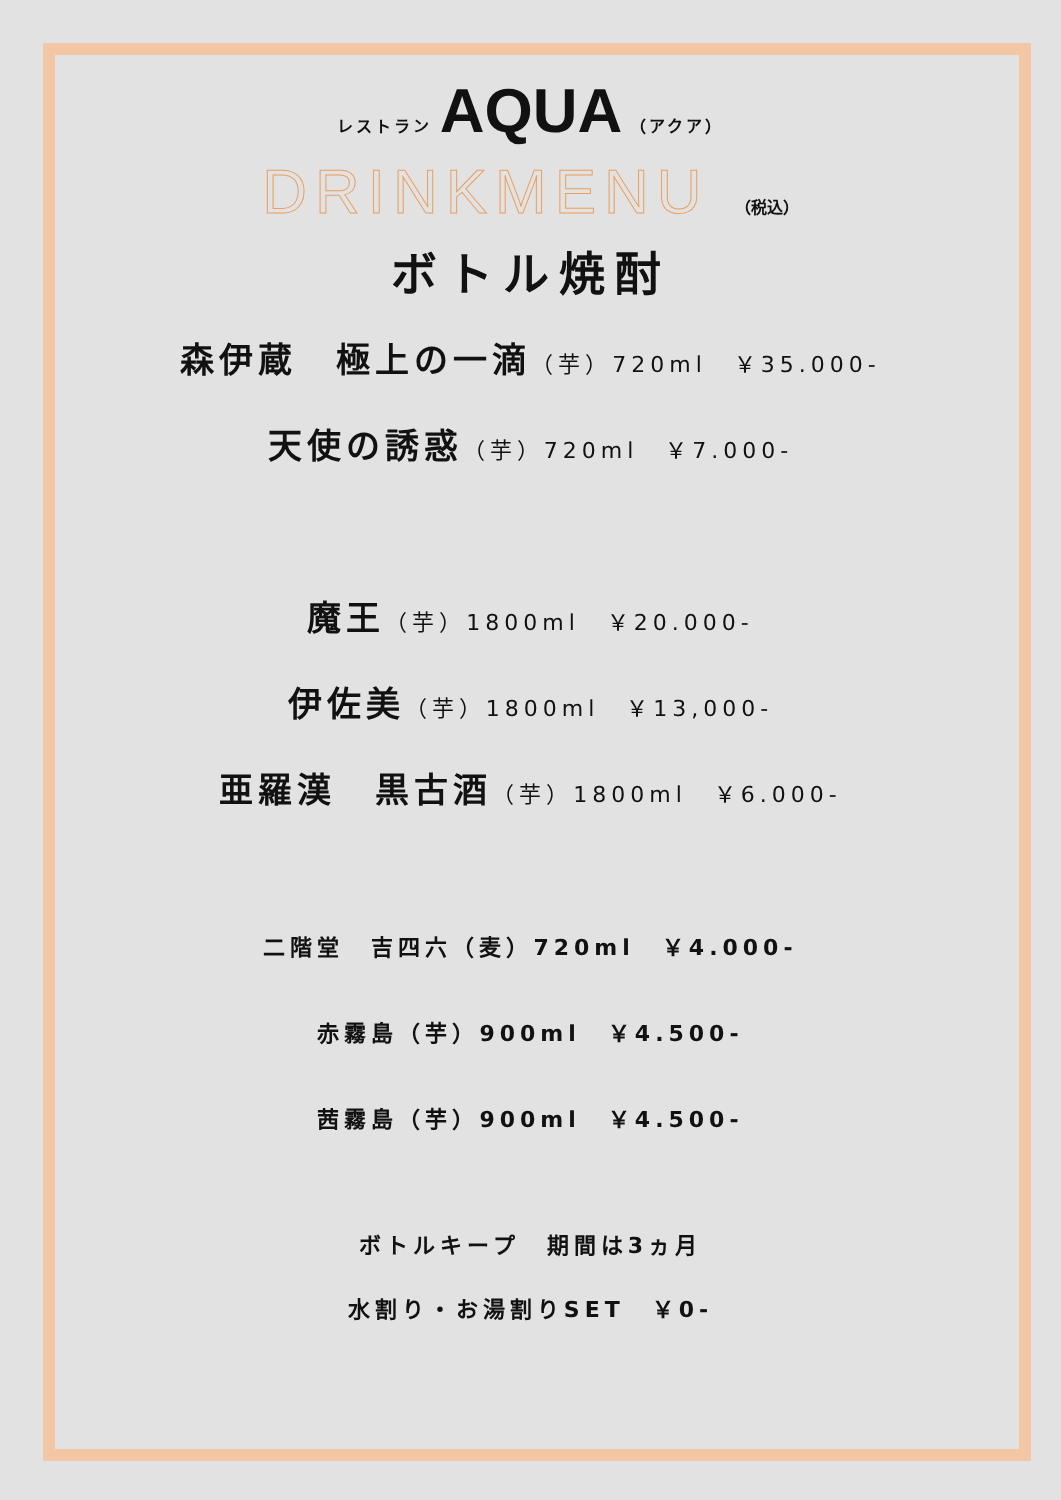レストラン AQUA （アクア）
DRINKMENU （税込）
ボトル焼酎
森伊蔵　極上の一滴（芋）720ml　￥35.000-
天使の誘惑（芋）720ml　￥7.000-
魔王（芋）1800ml　￥20.000-
伊佐美（芋）1800ml　￥13,000-
亜羅漢　黒古酒（芋）1800ml　￥6.000-
二階堂　吉四六（麦）720ml　￥4.000-
赤霧島（芋）900ml　￥4.500-
茜霧島（芋）900ml　￥4.500-
ボトルキープ　期間は3ヵ月
水割り・お湯割りSET　￥0-